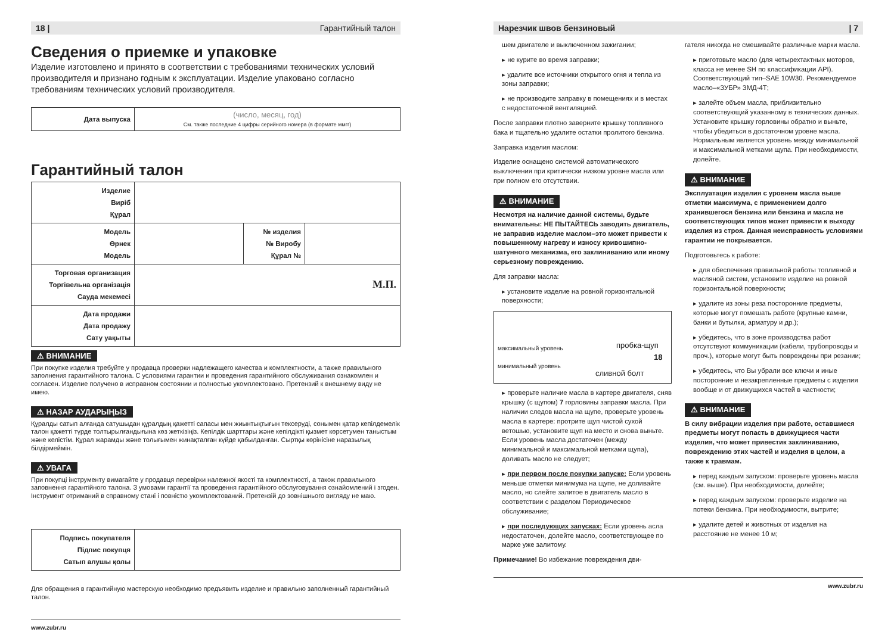18 | Гарантийный талон
Сведения о приемке и упаковке
Изделие изготовлено и принято в соответствии с требованиями технических условий производителя и признано годным к эксплуатации. Изделие упаковано согласно требованиям технических условий производителя.
| Дата выпуска | (число, месяц, год) См. также последние 4 цифры серийного номера (в формате ммгг) |
Гарантийный талон
| Изделие Виріб Құрал | | | |
| Модель Өрнек Модель | | № изделия № Виробу Құрал № | |
| Торговая организация Торгівельна організація Сауда мекемесі | М.П. | | |
| Дата продажи Дата продажу Сату уақыты | | | |
⚠ ВНИМАНИЕ
При покупке изделия требуйте у продавца проверки надлежащего качества и комплектности, а также правильного заполнения гарантийного талона. С условиями гарантии и проведения гарантийного обслуживания ознакомлен и согласен. Изделие получено в исправном состоянии и полностью укомплектовано. Претензий к внешнему виду не имею.
⚠ НАЗАР АУДАРЫҢЫЗ
Құралды сатып алғанда сатушыдан құралдың қажетті сапасы мен жиынтықтығын тексеруді, сонымен қатар кепілдемелік талон қажетті түрде толтырылғандығына көз жеткізіңіз. Кепілдік шарттары және кепілдікті қызмет көрсетумен таныстым және келістім. Құрал жарамды және толығымен жинақталған күйде қабылданған. Сыртқы көрінісіне наразылық білдірмеймін.
⚠ УВАГА
При покупці інструменту вимагайте у продавця перевірки належної якості та комплектності, а також правильного заповнення гарантійного талона. З умовами гарантії та проведення гарантійного обслуговування ознайомлений і згоден. Інструмент отриманий в справному стані і повністю укомплектований. Претензій до зовнішнього вигляду не маю.
| Подпись покупателя Підпис покупця Сатып алушы қолы | |
Для обращения в гарантийную мастерскую необходимо предъявить изделие и правильно заполненный гарантийный талон.
www.zubr.ru
Нарезчик швов бензиновый | 7
шем двигателе и выключенном зажигании;
▸ не курите во время заправки;
▸ удалите все источники открытого огня и тепла из зоны заправки;
▸ не производите заправку в помещениях и в местах с недостаточной вентиляцией.
После заправки плотно заверните крышку топливного бака и тщательно удалите остатки пролитого бензина.
Заправка изделия маслом:
Изделие оснащено системой автоматического выключения при критически низком уровне масла или при полном его отсутствии.
⚠ ВНИМАНИЕ
Несмотря на наличие данной системы, будьте внимательны: НЕ ПЫТАЙТЕСЬ заводить двигатель, не заправив изделие маслом–это может привести к повышенному нагреву и износу кривошипно-шатунного механизма, его заклиниванию или иному серьезному повреждению.
Для заправки масла:
▸ установите изделие на ровной горизонтальной поверхности;
максимальный уровень
минимальный уровень
пробка-щуп
18
сливной болт
▸ проверьте наличие масла в картере двигателя, сняв крышку (с щупом) 7 горловины заправки масла. При наличии следов масла на щупе, проверьте уровень масла в картере: протрите щуп чистой сухой ветошью, установите щуп на место и снова выньте. Если уровень масла достаточен (между минимальной и максимальной метками щупа), доливать масло не следует;
▸ при первом после покупки запуске: Если уровень меньше отметки минимума на щупе, не доливайте масло, но слейте залитое в двигатель масло в соответствии с разделом Периодическое обслуживание;
▸ при последующих запусках: Если уровень асла недостаточен, долейте масло, соответствующее по марке уже залитому.
Примечание! Во избежание повреждения дви-
гателя никогда не смешивайте различные марки масла.
▸ приготовьте масло (для четырехтактных моторов, класса не менее SH по классификации API). Соответствующий тип–SAE 10W30. Рекомендуемое масло–«ЗУБР» ЗМД-4Т;
▸ залейте объем масла, приблизительно соответствующий указанному в технических данных. Установите крышку горловины обратно и выньте, чтобы убедиться в достаточном уровне масла. Нормальным является уровень между минимальной и максимальной метками щупа. При необходимости, долейте.
⚠ ВНИМАНИЕ
Эксплуатация изделия с уровнем масла выше отметки максимума, с применением долго хранившегося бензина или бензина и масла не соответствующих типов может привести к выходу изделия из строя. Данная неисправность условиями гарантии не покрывается.
Подготовьтесь к работе:
▸ для обеспечения правильной работы топливной и масляной систем, установите изделие на ровной горизонтальной поверхности;
▸ удалите из зоны реза посторонние предметы, которые могут помешать работе (крупные камни, банки и бутылки, арматуру и др.);
▸ убедитесь, что в зоне производства работ отсутствуют коммуникации (кабели, трубопроводы и проч.), которые могут быть повреждены при резании;
▸ убедитесь, что Вы убрали все ключи и иные посторонние и незакрепленные предметы с изделия вообще и от движущихся частей в частности;
⚠ ВНИМАНИЕ
В силу вибрации изделия при работе, оставшиеся предметы могут попасть в движущиеся части изделия, что может привестик заклиниванию, повреждению этих частей и изделия в целом, а также к травмам.
▸ перед каждым запуском: проверьте уровень масла (см. выше). При необходимости, долейте;
▸ перед каждым запуском: проверьте изделие на потеки бензина. При необходимости, вытрите;
▸ удалите детей и животных от изделия на расстояние не менее 10 м;
www.zubr.ru